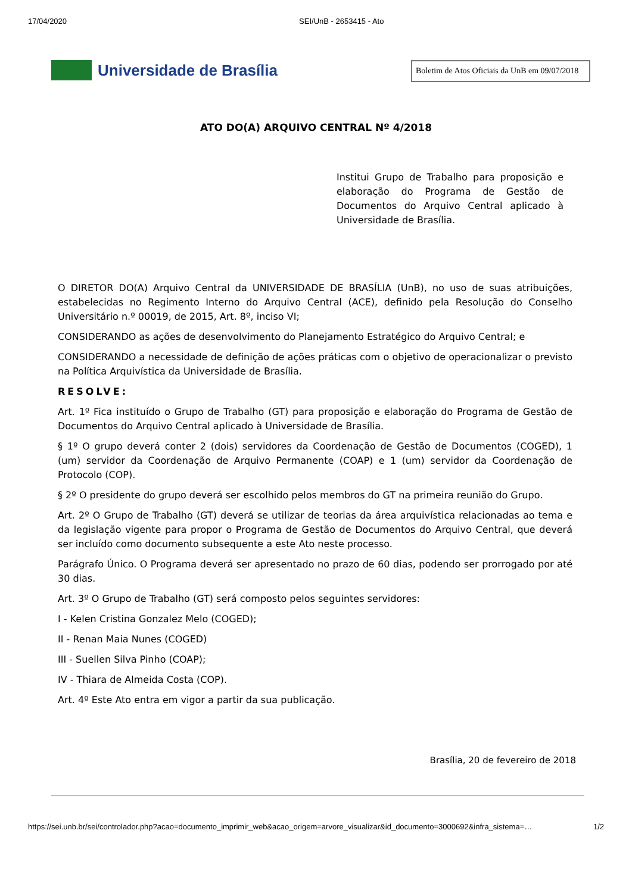17/04/2020 SEI/UnB - 2653415 - Ato
Universidade de Brasília
Boletim de Atos Oficiais da UnB em 09/07/2018
ATO DO(A) ARQUIVO CENTRAL Nº 4/2018
Institui Grupo de Trabalho para proposição e elaboração do Programa de Gestão de Documentos do Arquivo Central aplicado à Universidade de Brasília.
O DIRETOR DO(A) Arquivo Central da UNIVERSIDADE DE BRASÍLIA (UnB), no uso de suas atribuições, estabelecidas no Regimento Interno do Arquivo Central (ACE), definido pela Resolução do Conselho Universitário n.º 00019, de 2015, Art. 8º, inciso VI;
CONSIDERANDO as ações de desenvolvimento do Planejamento Estratégico do Arquivo Central; e
CONSIDERANDO a necessidade de definição de ações práticas com o objetivo de operacionalizar o previsto na Política Arquivística da Universidade de Brasília.
RESOLVE:
Art. 1º Fica instituído o Grupo de Trabalho (GT) para proposição e elaboração do Programa de Gestão de Documentos do Arquivo Central aplicado à Universidade de Brasília.
§ 1º O grupo deverá conter 2 (dois) servidores da Coordenação de Gestão de Documentos (COGED), 1 (um) servidor da Coordenação de Arquivo Permanente (COAP) e 1 (um) servidor da Coordenação de Protocolo (COP).
§ 2º O presidente do grupo deverá ser escolhido pelos membros do GT na primeira reunião do Grupo.
Art. 2º O Grupo de Trabalho (GT) deverá se utilizar de teorias da área arquivística relacionadas ao tema e da legislação vigente para propor o Programa de Gestão de Documentos do Arquivo Central, que deverá ser incluído como documento subsequente a este Ato neste processo.
Parágrafo Único. O Programa deverá ser apresentado no prazo de 60 dias, podendo ser prorrogado por até 30 dias.
Art. 3º O Grupo de Trabalho (GT) será composto pelos seguintes servidores:
I - Kelen Cristina Gonzalez Melo (COGED);
II - Renan Maia Nunes (COGED)
III - Suellen Silva Pinho (COAP);
IV - Thiara de Almeida Costa (COP).
Art. 4º Este Ato entra em vigor a partir da sua publicação.
Brasília, 20 de fevereiro de 2018
https://sei.unb.br/sei/controlador.php?acao=documento_imprimir_web&acao_origem=arvore_visualizar&id_documento=3000692&infra_sistema=… 1/2